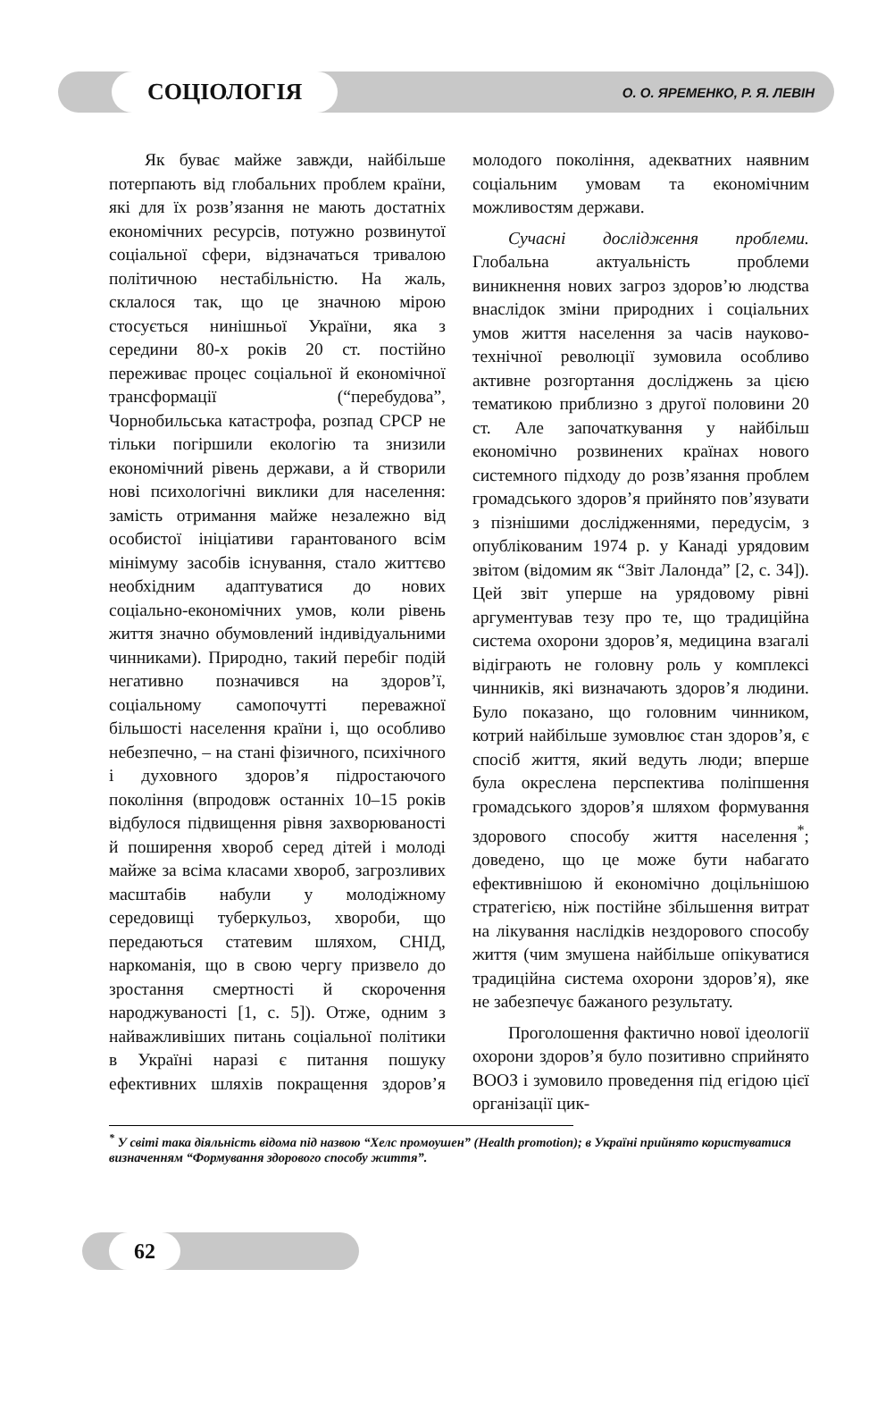СОЦІОЛОГІЯ
О. О. ЯРЕМЕНКО, Р. Я. ЛЕВІН
Як буває майже завжди, найбільше потерпають від глобальних проблем країни, які для їх розв’язання не мають достатніх економічних ресурсів, потужно розвинутої соціальної сфери, відзначаться тривалою політичною нестабільністю. На жаль, склалося так, що це значною мірою стосується нинішньої України, яка з середини 80-х років 20 ст. постійно переживає процес соціальної й економічної трансформації (“перебудова”, Чорнобильська катастрофа, розпад СРСР не тільки погіршили екологію та знизили економічний рівень держави, а й створили нові психологічні виклики для населення: замість отримання майже незалежно від особистої ініціативи гарантованого всім мінімуму засобів існування, стало життєво необхідним адаптуватися до нових соціально-економічних умов, коли рівень життя значно обумовлений індивідуальними чинниками). Природно, такий перебіг подій негативно позначився на здоров’ї, соціальному самопочутті переважної більшості населення країни і, що особливо небезпечно, – на стані фізичного, психічного і духовного здоров’я підростаючого покоління (впродовж останніх 10–15 років відбулося підвищення рівня захворюваності й поширення хвороб серед дітей і молоді майже за всіма класами хвороб, загрозливих масштабів набули у молодіжному середовищі туберкульоз, хвороби, що передаються статевим шляхом, СНІД, наркоманія, що в свою чергу призвело до зростання смертності й скорочення народжуваності [1, с. 5]). Отже, одним з найважливіших питань соціальної політики в Україні наразі є питання пошуку ефективних шляхів покращення здоров’я молодого покоління, адекватних наявним соціальним умовам та економічним можливостям держави.
Сучасні дослідження проблеми. Глобальна актуальність проблеми виникнення нових загроз здоров’ю людства внаслідок зміни природних і соціальних умов життя населення за часів науково-технічної революції зумовила особливо активне розгортання досліджень за цією тематикою приблизно з другої половини 20 ст. Але започаткування у найбільш економічно розвинених країнах нового системного підходу до розв’язання проблем громадського здоров’я прийнято пов’язувати з пізнішими дослідженнями, передусім, з опублікованим 1974 р. у Канаді урядовим звітом (відомим як “Звіт Лалонда” [2, с. 34]). Цей звіт уперше на урядовому рівні аргументував тезу про те, що традиційна система охорони здоров’я, медицина взагалі відіграють не головну роль у комплексі чинників, які визначають здоров’я людини. Було показано, що головним чинником, котрий найбільше зумовлює стан здоров’я, є спосіб життя, який ведуть люди; вперше була окреслена перспектива поліпшення громадського здоров’я шляхом формування здорового способу життя населення<sup>*</sup>; доведено, що це може бути набагато ефективнішою й економічно доцільнішою стратегією, ніж постійне збільшення витрат на лікування наслідків нездорового способу життя (чим змушена найбільше опікуватися традиційна система охорони здоров’я), яке не забезпечує бажаного результату.
Проголошення фактично нової ідеології охорони здоров’я було позитивно сприйнято ВООЗ і зумовило проведення під егідою цієї організації цик-
<sup>*</sup> У світі така діяльність відома під назвою “Хелс промоушен” (Health promotion); в Україні прийнято користуватися визначенням “Формування здорового способу життя”.
62